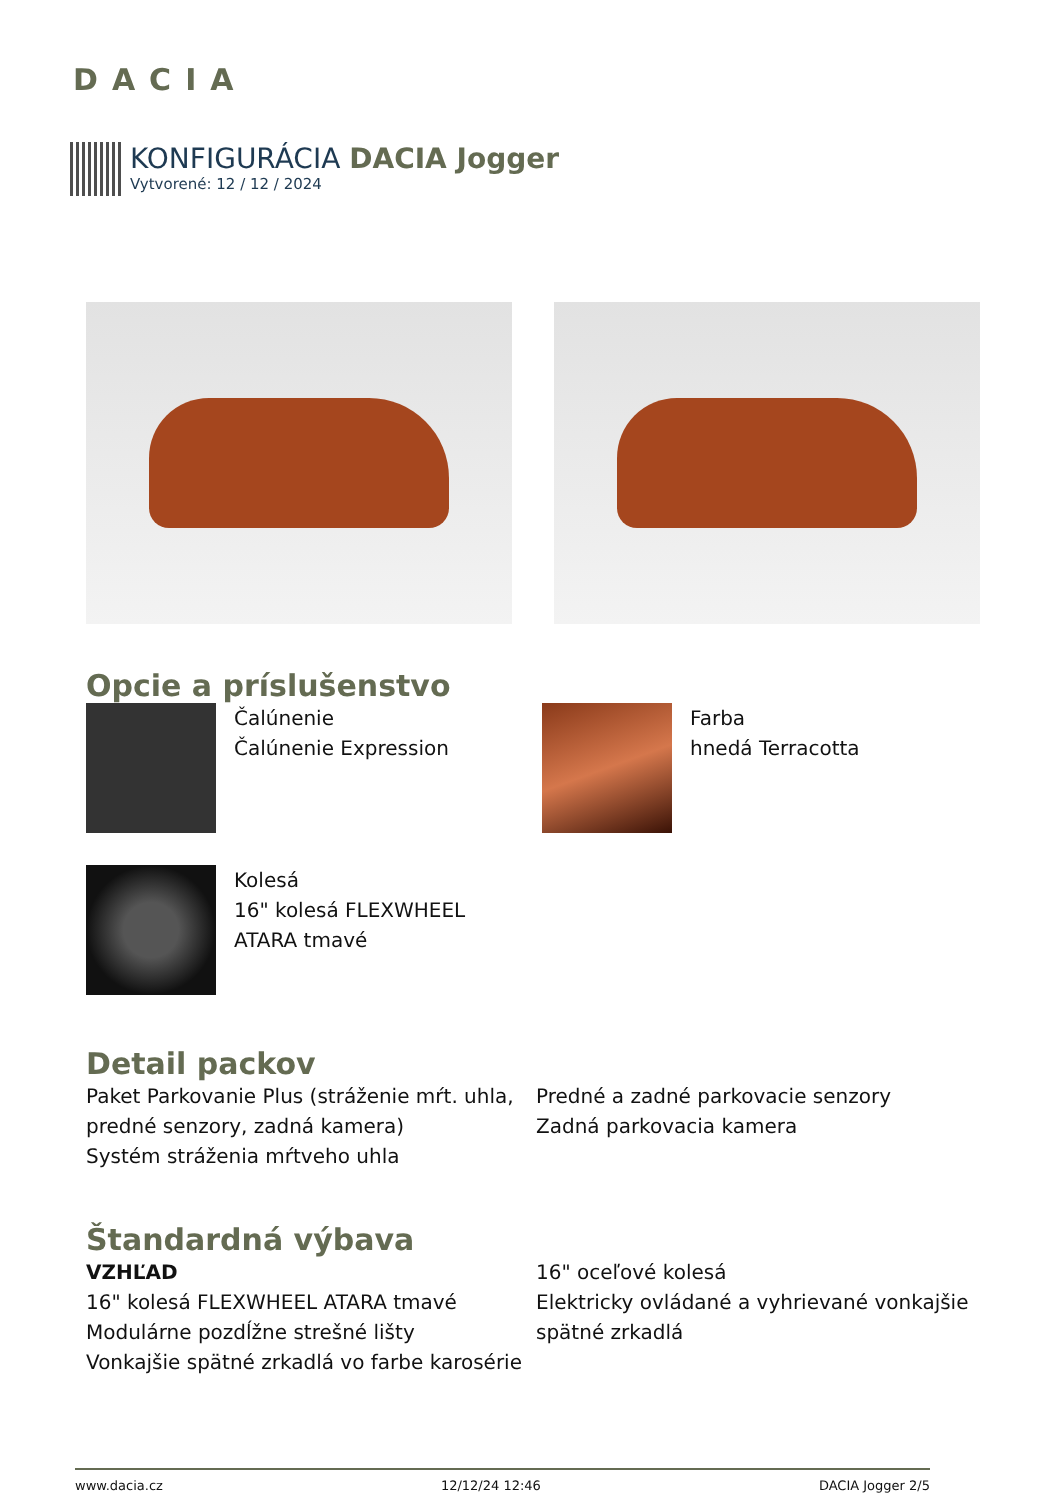DACIA
KONFIGURÁCIA DACIA Jogger
Vytvorené: 12 / 12 / 2024
Opcie a príslušenstvo
Čalúnenie
Čalúnenie Expression
Farba
hnedá Terracotta
Kolesá
16" kolesá FLEXWHEEL
ATARA tmavé
Detail packov
Paket Parkovanie Plus (stráženie mŕt. uhla, predné senzory, zadná kamera)
Systém stráženia mŕtveho uhla
Predné a zadné parkovacie senzory
Zadná parkovacia kamera
Štandardná výbava
VZHĽAD
16" kolesá FLEXWHEEL ATARA tmavé
Modulárne pozdĺžne strešné lišty
Vonkajšie spätné zrkadlá vo farbe karosérie
16" oceľové kolesá
Elektricky ovládané a vyhrievané vonkajšie spätné zrkadlá
www.dacia.cz 12/12/24 12:46 DACIA Jogger 2/5